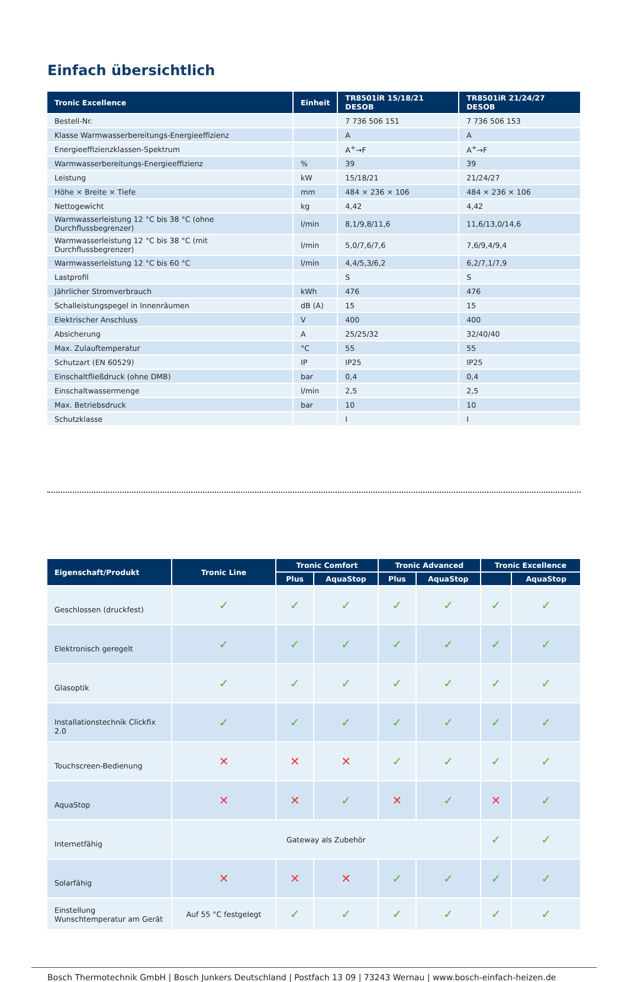Einfach übersichtlich
| Tronic Excellence | Einheit | TR8501iR 15/18/21 DESOB | TR8501iR 21/24/27 DESOB |
| --- | --- | --- | --- |
| Bestell-Nr. | | 7 736 506 151 | 7 736 506 153 |
| Klasse Warmwasserbereitungs-Energieeffizienz | | A | A |
| Energieeffizienzklassen-Spektrum | | A<sup>+</sup>→F | A<sup>+</sup>→F |
| Warmwasserbereitungs-Energieeffizienz | % | 39 | 39 |
| Leistung | kW | 15/18/21 | 21/24/27 |
| Höhe × Breite × Tiefe | mm | 484 × 236 × 106 | 484 × 236 × 106 |
| Nettogewicht | kg | 4,42 | 4,42 |
| Warmwasserleistung 12 °C bis 38 °C (ohne Durchflussbegrenzer) | l/min | 8,1/9,8/11,6 | 11,6/13,0/14,6 |
| Warmwasserleistung 12 °C bis 38 °C (mit Durchflussbegrenzer) | l/min | 5,0/7,6/7,6 | 7,6/9,4/9,4 |
| Warmwasserleistung 12 °C bis 60 °C | l/min | 4,4/5,3/6,2 | 6,2/7,1/7,9 |
| Lastprofil | | S | S |
| Jährlicher Stromverbrauch | kWh | 476 | 476 |
| Schalleistungspegel in Innenräumen | dB (A) | 15 | 15 |
| Elektrischer Anschluss | V | 400 | 400 |
| Absicherung | A | 25/25/32 | 32/40/40 |
| Max. Zulauftemperatur | °C | 55 | 55 |
| Schutzart (EN 60529) | IP | IP25 | IP25 |
| Einschaltfließdruck (ohne DMB) | bar | 0,4 | 0,4 |
| Einschaltwassermenge | l/min | 2,5 | 2,5 |
| Max. Betriebsdruck | bar | 10 | 10 |
| Schutzklasse | | I | I |
| Eigenschaft/Produkt | Tronic Line | Tronic Comfort | | Tronic Advanced | | Tronic Excellence | |
| --- | --- | --- | --- | --- | --- | --- | --- |
| | | Plus | AquaStop | Plus | AquaStop | | AquaStop |
| Geschlossen (druckfest) | ✓ | ✓ | ✓ | ✓ | ✓ | ✓ | ✓ |
| Elektronisch geregelt | ✓ | ✓ | ✓ | ✓ | ✓ | ✓ | ✓ |
| Glasoptik | ✓ | ✓ | ✓ | ✓ | ✓ | ✓ | ✓ |
| Installationstechnik Clickfix 2.0 | ✓ | ✓ | ✓ | ✓ | ✓ | ✓ | ✓ |
| Touchscreen-Bedienung | ✕ | ✕ | ✕ | ✓ | ✓ | ✓ | ✓ |
| AquaStop | ✕ | ✕ | ✓ | ✕ | ✓ | ✕ | ✓ |
| Internetfähig | Gateway als Zubehör | | | | | ✓ | ✓ |
| Solarfähig | ✕ | ✕ | ✕ | ✓ | ✓ | ✓ | ✓ |
| Einstellung Wunschtemperatur am Gerät | Auf 55 °C festgelegt | ✓ | ✓ | ✓ | ✓ | ✓ | ✓ |
Bosch Thermotechnik GmbH | Bosch Junkers Deutschland | Postfach 13 09 | 73243 Wernau | www.bosch-einfach-heizen.de